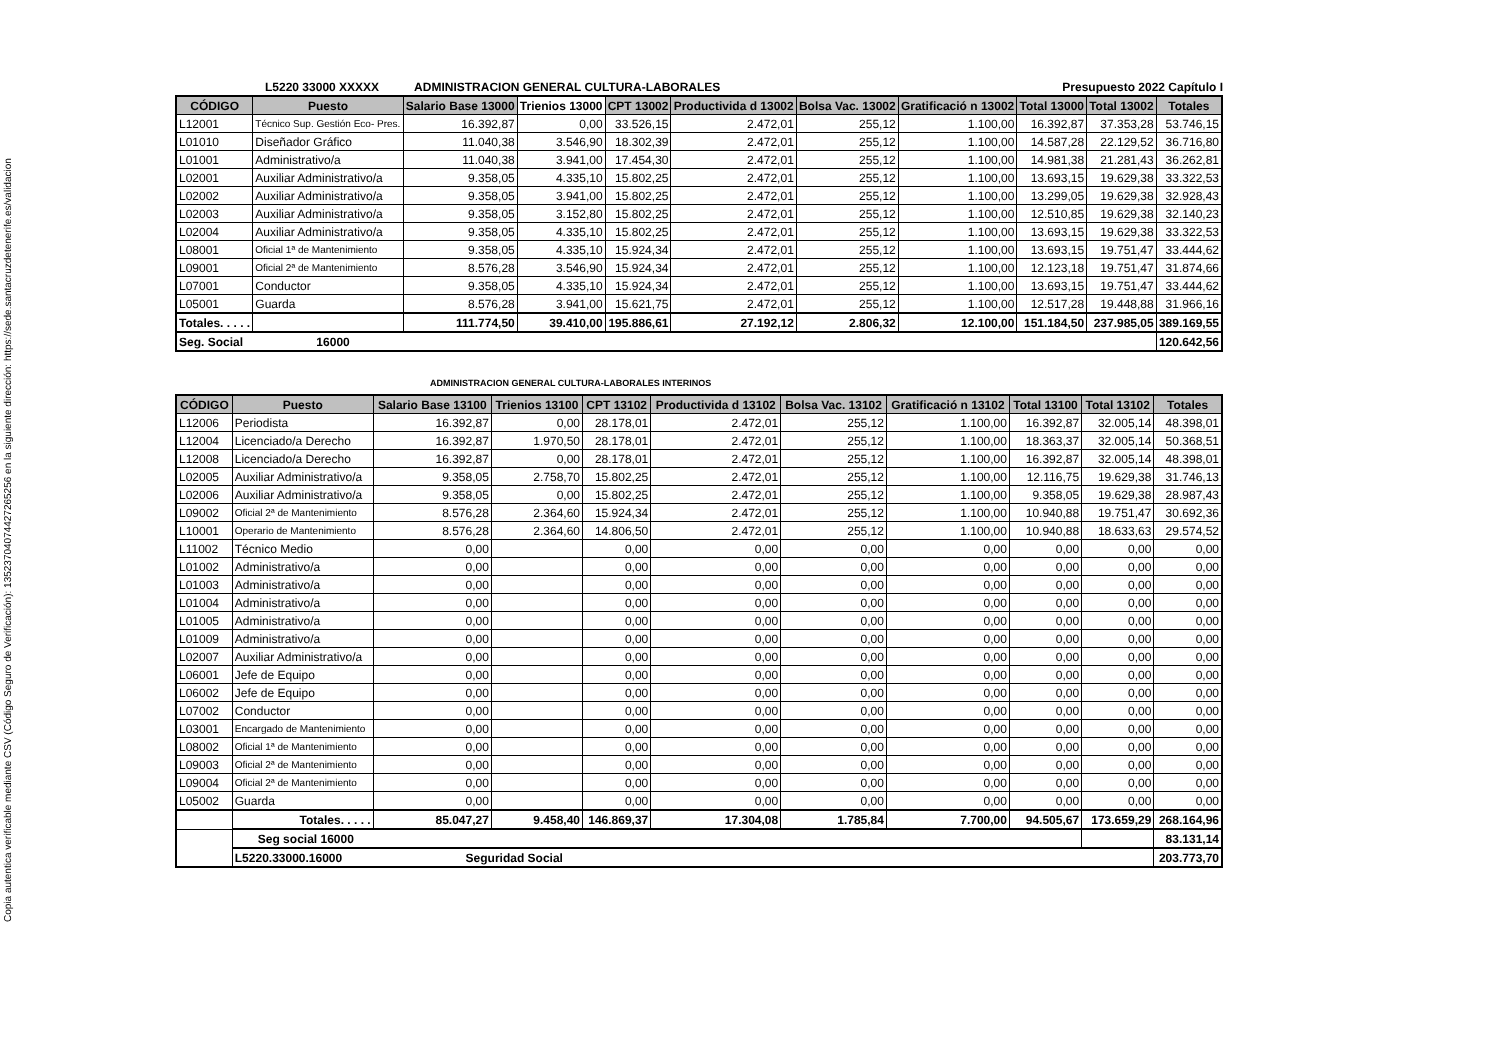Copia autentica verificable mediante CSV (Código Seguro de Verificación): 13523704074427265256 en la siguiente dirección: https://sede.santacruzdetenerife.es/validacion
L5220 33000 XXXXX ADMINISTRACION GENERAL CULTURA-LABORALES Presupuesto 2022 Capítulo I
| CÓDIGO | Puesto | Salario Base 13000 | Trienios 13000 | CPT 13002 | Productivida d 13002 | Bolsa Vac. 13002 | Gratificació n 13002 | Total 13000 | Total 13002 | Totales |
| --- | --- | --- | --- | --- | --- | --- | --- | --- | --- | --- |
| L12001 | Técnico Sup. Gestión Eco- Pres. | 16.392,87 | 0,00 | 33.526,15 | 2.472,01 | 255,12 | 1.100,00 | 16.392,87 | 37.353,28 | 53.746,15 |
| L01010 | Diseñador Gráfico | 11.040,38 | 3.546,90 | 18.302,39 | 2.472,01 | 255,12 | 1.100,00 | 14.587,28 | 22.129,52 | 36.716,80 |
| L01001 | Administrativo/a | 11.040,38 | 3.941,00 | 17.454,30 | 2.472,01 | 255,12 | 1.100,00 | 14.981,38 | 21.281,43 | 36.262,81 |
| L02001 | Auxiliar Administrativo/a | 9.358,05 | 4.335,10 | 15.802,25 | 2.472,01 | 255,12 | 1.100,00 | 13.693,15 | 19.629,38 | 33.322,53 |
| L02002 | Auxiliar Administrativo/a | 9.358,05 | 3.941,00 | 15.802,25 | 2.472,01 | 255,12 | 1.100,00 | 13.299,05 | 19.629,38 | 32.928,43 |
| L02003 | Auxiliar Administrativo/a | 9.358,05 | 3.152,80 | 15.802,25 | 2.472,01 | 255,12 | 1.100,00 | 12.510,85 | 19.629,38 | 32.140,23 |
| L02004 | Auxiliar Administrativo/a | 9.358,05 | 4.335,10 | 15.802,25 | 2.472,01 | 255,12 | 1.100,00 | 13.693,15 | 19.629,38 | 33.322,53 |
| L08001 | Oficial 1ª de Mantenimiento | 9.358,05 | 4.335,10 | 15.924,34 | 2.472,01 | 255,12 | 1.100,00 | 13.693,15 | 19.751,47 | 33.444,62 |
| L09001 | Oficial 2ª de Mantenimiento | 8.576,28 | 3.546,90 | 15.924,34 | 2.472,01 | 255,12 | 1.100,00 | 12.123,18 | 19.751,47 | 31.874,66 |
| L07001 | Conductor | 9.358,05 | 4.335,10 | 15.924,34 | 2.472,01 | 255,12 | 1.100,00 | 13.693,15 | 19.751,47 | 33.444,62 |
| L05001 | Guarda | 8.576,28 | 3.941,00 | 15.621,75 | 2.472,01 | 255,12 | 1.100,00 | 12.517,28 | 19.448,88 | 31.966,16 |
| Totales. . . . . | | 111.774,50 | 39.410,00 | 195.886,61 | 27.192,12 | 2.806,32 | 12.100,00 | 151.184,50 | 237.985,05 | 389.169,55 |
| Seg. Social 16000 | | | | | | | | | | 120.642,56 |
ADMINISTRACION GENERAL CULTURA-LABORALES INTERINOS
| CÓDIGO | Puesto | Salario Base 13100 | Trienios 13100 | CPT 13102 | Productivida d 13102 | Bolsa Vac. 13102 | Gratificació n 13102 | Total 13100 | Total 13102 | Totales |
| --- | --- | --- | --- | --- | --- | --- | --- | --- | --- | --- |
| L12006 | Periodista | 16.392,87 | 0,00 | 28.178,01 | 2.472,01 | 255,12 | 1.100,00 | 16.392,87 | 32.005,14 | 48.398,01 |
| L12004 | Licenciado/a Derecho | 16.392,87 | 1.970,50 | 28.178,01 | 2.472,01 | 255,12 | 1.100,00 | 18.363,37 | 32.005,14 | 50.368,51 |
| L12008 | Licenciado/a Derecho | 16.392,87 | 0,00 | 28.178,01 | 2.472,01 | 255,12 | 1.100,00 | 16.392,87 | 32.005,14 | 48.398,01 |
| L02005 | Auxiliar Administrativo/a | 9.358,05 | 2.758,70 | 15.802,25 | 2.472,01 | 255,12 | 1.100,00 | 12.116,75 | 19.629,38 | 31.746,13 |
| L02006 | Auxiliar Administrativo/a | 9.358,05 | 0,00 | 15.802,25 | 2.472,01 | 255,12 | 1.100,00 | 9.358,05 | 19.629,38 | 28.987,43 |
| L09002 | Oficial 2ª de Mantenimiento | 8.576,28 | 2.364,60 | 15.924,34 | 2.472,01 | 255,12 | 1.100,00 | 10.940,88 | 19.751,47 | 30.692,36 |
| L10001 | Operario de Mantenimiento | 8.576,28 | 2.364,60 | 14.806,50 | 2.472,01 | 255,12 | 1.100,00 | 10.940,88 | 18.633,63 | 29.574,52 |
| L11002 | Técnico Medio | 0,00 | | 0,00 | 0,00 | 0,00 | 0,00 | 0,00 | 0,00 | 0,00 |
| L01002 | Administrativo/a | 0,00 | | 0,00 | 0,00 | 0,00 | 0,00 | 0,00 | 0,00 | 0,00 |
| L01003 | Administrativo/a | 0,00 | | 0,00 | 0,00 | 0,00 | 0,00 | 0,00 | 0,00 | 0,00 |
| L01004 | Administrativo/a | 0,00 | | 0,00 | 0,00 | 0,00 | 0,00 | 0,00 | 0,00 | 0,00 |
| L01005 | Administrativo/a | 0,00 | | 0,00 | 0,00 | 0,00 | 0,00 | 0,00 | 0,00 | 0,00 |
| L01009 | Administrativo/a | 0,00 | | 0,00 | 0,00 | 0,00 | 0,00 | 0,00 | 0,00 | 0,00 |
| L02007 | Auxiliar Administrativo/a | 0,00 | | 0,00 | 0,00 | 0,00 | 0,00 | 0,00 | 0,00 | 0,00 |
| L06001 | Jefe de Equipo | 0,00 | | 0,00 | 0,00 | 0,00 | 0,00 | 0,00 | 0,00 | 0,00 |
| L06002 | Jefe de Equipo | 0,00 | | 0,00 | 0,00 | 0,00 | 0,00 | 0,00 | 0,00 | 0,00 |
| L07002 | Conductor | 0,00 | | 0,00 | 0,00 | 0,00 | 0,00 | 0,00 | 0,00 | 0,00 |
| L03001 | Encargado de Mantenimiento | 0,00 | | 0,00 | 0,00 | 0,00 | 0,00 | 0,00 | 0,00 | 0,00 |
| L08002 | Oficial 1ª de Mantenimiento | 0,00 | | 0,00 | 0,00 | 0,00 | 0,00 | 0,00 | 0,00 | 0,00 |
| L09003 | Oficial 2ª de Mantenimiento | 0,00 | | 0,00 | 0,00 | 0,00 | 0,00 | 0,00 | 0,00 | 0,00 |
| L09004 | Oficial 2ª de Mantenimiento | 0,00 | | 0,00 | 0,00 | 0,00 | 0,00 | 0,00 | 0,00 | 0,00 |
| L05002 | Guarda | 0,00 | | 0,00 | 0,00 | 0,00 | 0,00 | 0,00 | 0,00 | 0,00 |
| | Totales. . . . . | 85.047,27 | 9.458,40 | 146.869,37 | 17.304,08 | 1.785,84 | 7.700,00 | 94.505,67 | 173.659,29 | 268.164,96 |
| | Seg social 16000 | | | | | | | | | 83.131,14 |
| | L5220.33000.16000 Seguridad Social | | | | | | | | | 203.773,70 |